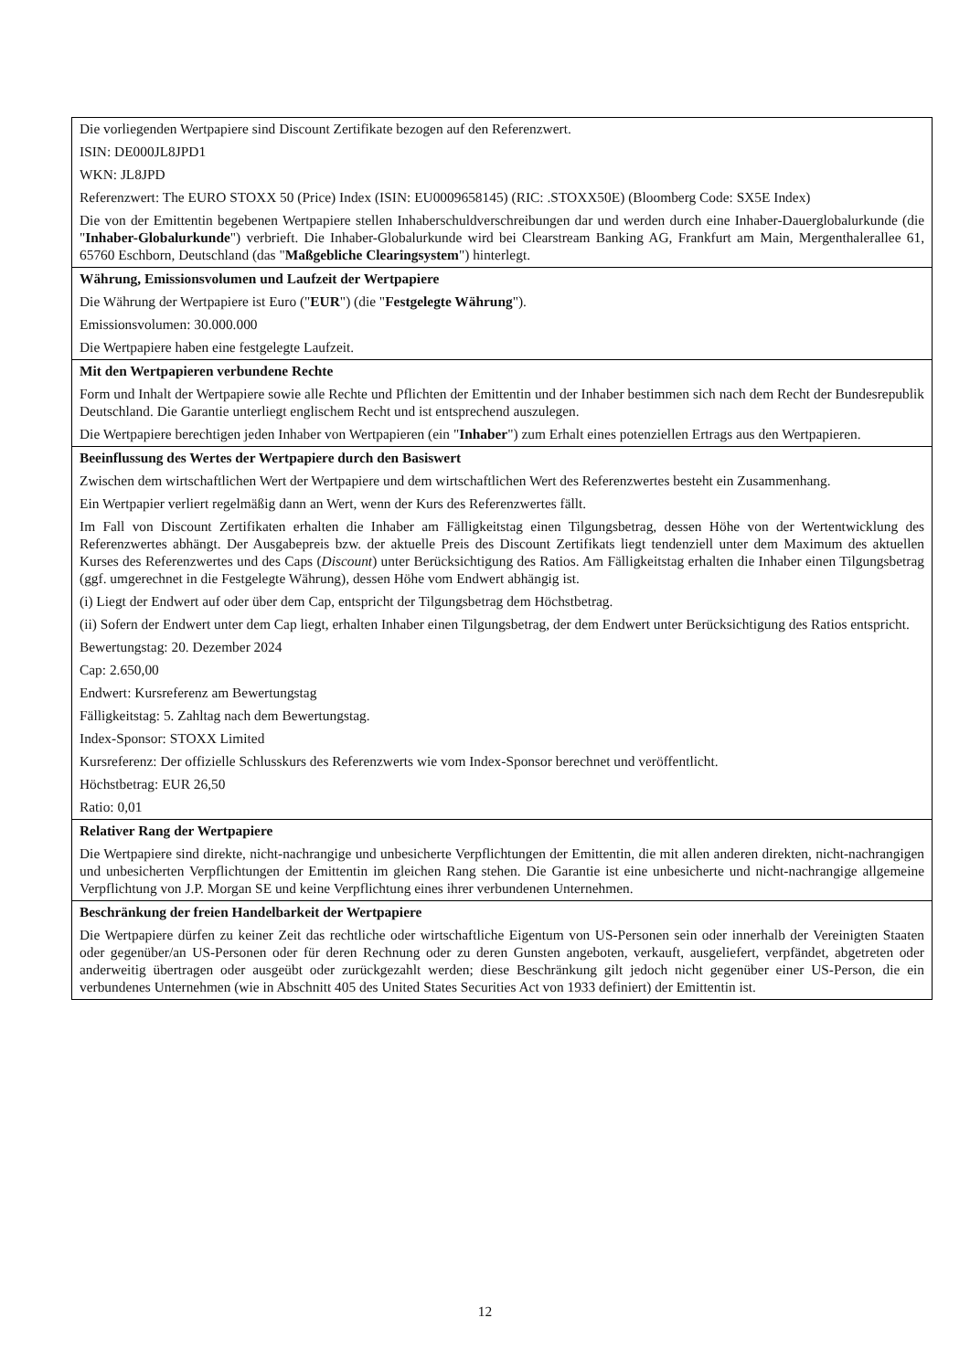| Die vorliegenden Wertpapiere sind Discount Zertifikate bezogen auf den Referenzwert. ISIN: DE000JL8JPD1 WKN: JL8JPD Referenzwert: The EURO STOXX 50 (Price) Index (ISIN: EU0009658145) (RIC: .STOXX50E) (Bloomberg Code: SX5E Index) Die von der Emittentin begebenen Wertpapiere stellen Inhaberschuldverschreibungen dar und werden durch eine Inhaber-Dauerglobalurkunde (die " Inhaber-Globalurkunde ") verbrieft. Die Inhaber-Globalurkunde wird bei Clearstream Banking AG, Frankfurt am Main, Mergenthalerallee 61, 65760 Eschborn, Deutschland (das " Maßgebliche Clearingsystem ") hinterlegt. |
| Währung, Emissionsvolumen und Laufzeit der Wertpapiere Die Währung der Wertpapiere ist Euro (" EUR ") (die " Festgelegte Währung "). Emissionsvolumen: 30.000.000 Die Wertpapiere haben eine festgelegte Laufzeit. |
| Mit den Wertpapieren verbundene Rechte Form und Inhalt der Wertpapiere sowie alle Rechte und Pflichten der Emittentin und der Inhaber bestimmen sich nach dem Recht der Bundesrepublik Deutschland. Die Garantie unterliegt englischem Recht und ist entsprechend auszulegen. Die Wertpapiere berechtigen jeden Inhaber von Wertpapieren (ein " Inhaber ") zum Erhalt eines potenziellen Ertrags aus den Wertpapieren. |
| Beeinflussung des Wertes der Wertpapiere durch den Basiswert Zwischen dem wirtschaftlichen Wert der Wertpapiere und dem wirtschaftlichen Wert des Referenzwertes besteht ein Zusammenhang. Ein Wertpapier verliert regelmäßig dann an Wert, wenn der Kurs des Referenzwertes fällt. Im Fall von Discount Zertifikaten erhalten die Inhaber am Fälligkeitstag einen Tilgungsbetrag, dessen Höhe von der Wertentwicklung des Referenzwertes abhängt. Der Ausgabepreis bzw. der aktuelle Preis des Discount Zertifikats liegt tendenziell unter dem Maximum des aktuellen Kurses des Referenzwertes und des Caps ( Discount ) unter Berücksichtigung des Ratios. Am Fälligkeitstag erhalten die Inhaber einen Tilgungsbetrag (ggf. umgerechnet in die Festgelegte Währung), dessen Höhe vom Endwert abhängig ist. (i) Liegt der Endwert auf oder über dem Cap, entspricht der Tilgungsbetrag dem Höchstbetrag. (ii) Sofern der Endwert unter dem Cap liegt, erhalten Inhaber einen Tilgungsbetrag, der dem Endwert unter Berücksichtigung des Ratios entspricht. Bewertungstag: 20. Dezember 2024 Cap: 2.650,00 Endwert: Kursreferenz am Bewertungstag Fälligkeitstag: 5. Zahltag nach dem Bewertungstag. Index-Sponsor: STOXX Limited Kursreferenz: Der offizielle Schlusskurs des Referenzwerts wie vom Index-Sponsor berechnet und veröffentlicht. Höchstbetrag: EUR 26,50 Ratio: 0,01 |
| Relativer Rang der Wertpapiere Die Wertpapiere sind direkte, nicht-nachrangige und unbesicherte Verpflichtungen der Emittentin, die mit allen anderen direkten, nicht-nachrangigen und unbesicherten Verpflichtungen der Emittentin im gleichen Rang stehen. Die Garantie ist eine unbesicherte und nicht-nachrangige allgemeine Verpflichtung von J.P. Morgan SE und keine Verpflichtung eines ihrer verbundenen Unternehmen. |
| Beschränkung der freien Handelbarkeit der Wertpapiere Die Wertpapiere dürfen zu keiner Zeit das rechtliche oder wirtschaftliche Eigentum von US-Personen sein oder innerhalb der Vereinigten Staaten oder gegenüber/an US-Personen oder für deren Rechnung oder zu deren Gunsten angeboten, verkauft, ausgeliefert, verpfändet, abgetreten oder anderweitig übertragen oder ausgeübt oder zurückgezahlt werden; diese Beschränkung gilt jedoch nicht gegenüber einer US-Person, die ein verbundenes Unternehmen (wie in Abschnitt 405 des United States Securities Act von 1933 definiert) der Emittentin ist. |
12